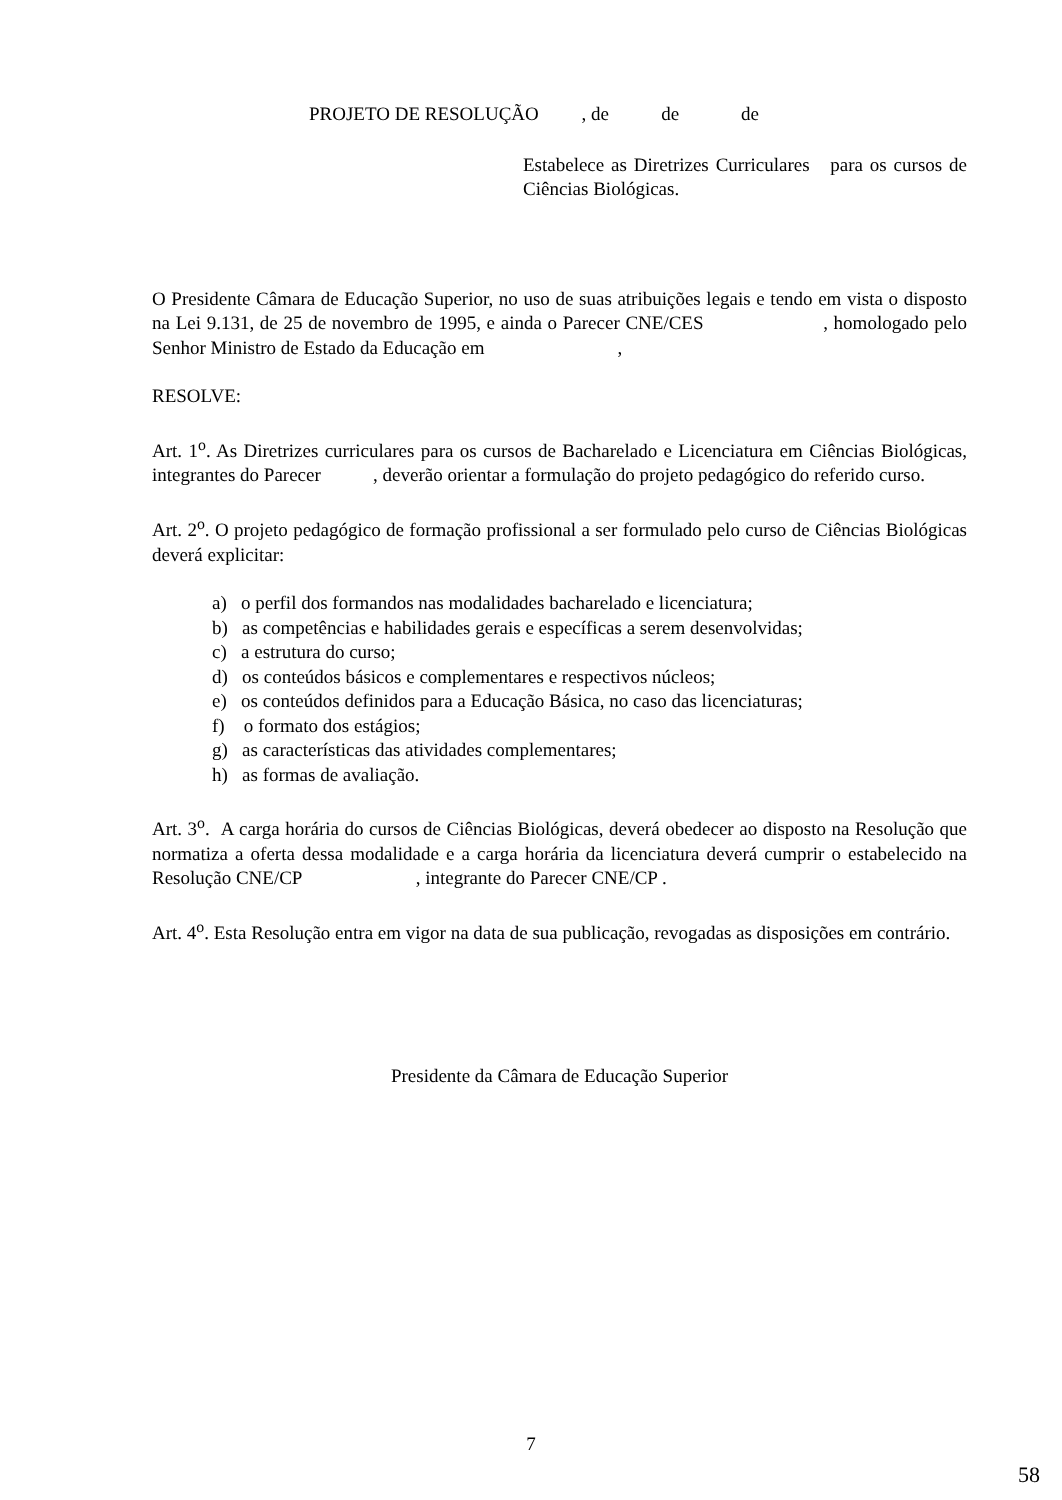PROJETO DE RESOLUÇÃO , de de de
Estabelece as Diretrizes Curriculares para os cursos de Ciências Biológicas.
O Presidente Câmara de Educação Superior, no uso de suas atribuições legais e tendo em vista o disposto na Lei 9.131, de 25 de novembro de 1995, e ainda o Parecer CNE/CES , homologado pelo Senhor Ministro de Estado da Educação em ,
RESOLVE:
Art. 1<sup>o</sup>. As Diretrizes curriculares para os cursos de Bacharelado e Licenciatura em Ciências Biológicas, integrantes do Parecer , deverão orientar a formulação do projeto pedagógico do referido curso.
Art. 2<sup>o</sup>. O projeto pedagógico de formação profissional a ser formulado pelo curso de Ciências Biológicas deverá explicitar:
a) o perfil dos formandos nas modalidades bacharelado e licenciatura;
b) as competências e habilidades gerais e específicas a serem desenvolvidas;
c) a estrutura do curso;
d) os conteúdos básicos e complementares e respectivos núcleos;
e) os conteúdos definidos para a Educação Básica, no caso das licenciaturas;
f) o formato dos estágios;
g) as características das atividades complementares;
h) as formas de avaliação.
Art. 3<sup>o</sup>. A carga horária do cursos de Ciências Biológicas, deverá obedecer ao disposto na Resolução que normatiza a oferta dessa modalidade e a carga horária da licenciatura deverá cumprir o estabelecido na Resolução CNE/CP , integrante do Parecer CNE/CP .
Art. 4<sup>o</sup>. Esta Resolução entra em vigor na data de sua publicação, revogadas as disposições em contrário.
Presidente da Câmara de Educação Superior
7
58